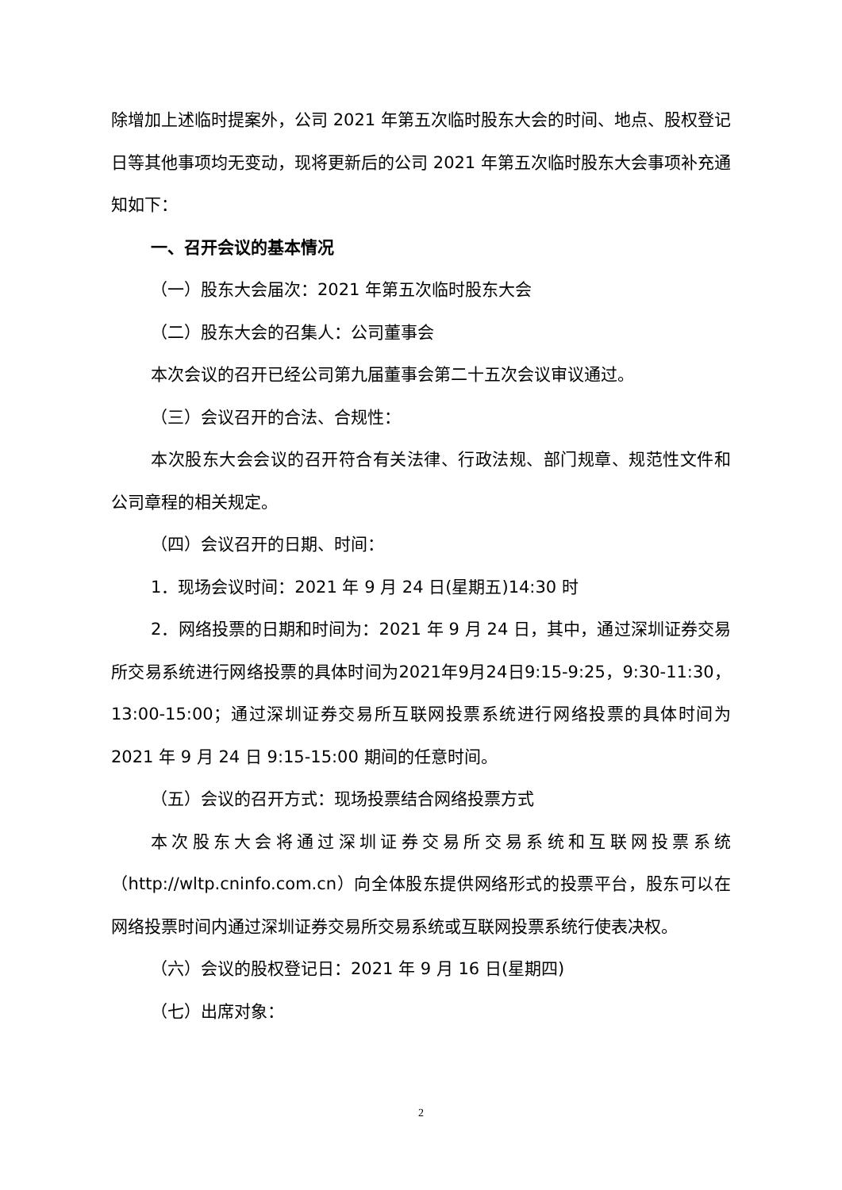除增加上述临时提案外，公司 2021 年第五次临时股东大会的时间、地点、股权登记日等其他事项均无变动，现将更新后的公司 2021 年第五次临时股东大会事项补充通知如下：
一、召开会议的基本情况
（一）股东大会届次：2021 年第五次临时股东大会
（二）股东大会的召集人：公司董事会
本次会议的召开已经公司第九届董事会第二十五次会议审议通过。
（三）会议召开的合法、合规性：
本次股东大会会议的召开符合有关法律、行政法规、部门规章、规范性文件和公司章程的相关规定。
（四）会议召开的日期、时间：
1．现场会议时间：2021 年 9 月 24 日(星期五)14:30 时
2．网络投票的日期和时间为：2021 年 9 月 24 日，其中，通过深圳证券交易所交易系统进行网络投票的具体时间为2021年9月24日9:15-9:25，9:30-11:30，13:00-15:00；通过深圳证券交易所互联网投票系统进行网络投票的具体时间为 2021 年 9 月 24 日 9:15-15:00 期间的任意时间。
（五）会议的召开方式：现场投票结合网络投票方式
本次股东大会将通过深圳证券交易所交易系统和互联网投票系统（http://wltp.cninfo.com.cn）向全体股东提供网络形式的投票平台，股东可以在网络投票时间内通过深圳证券交易所交易系统或互联网投票系统行使表决权。
（六）会议的股权登记日：2021 年 9 月 16 日(星期四)
（七）出席对象：
2